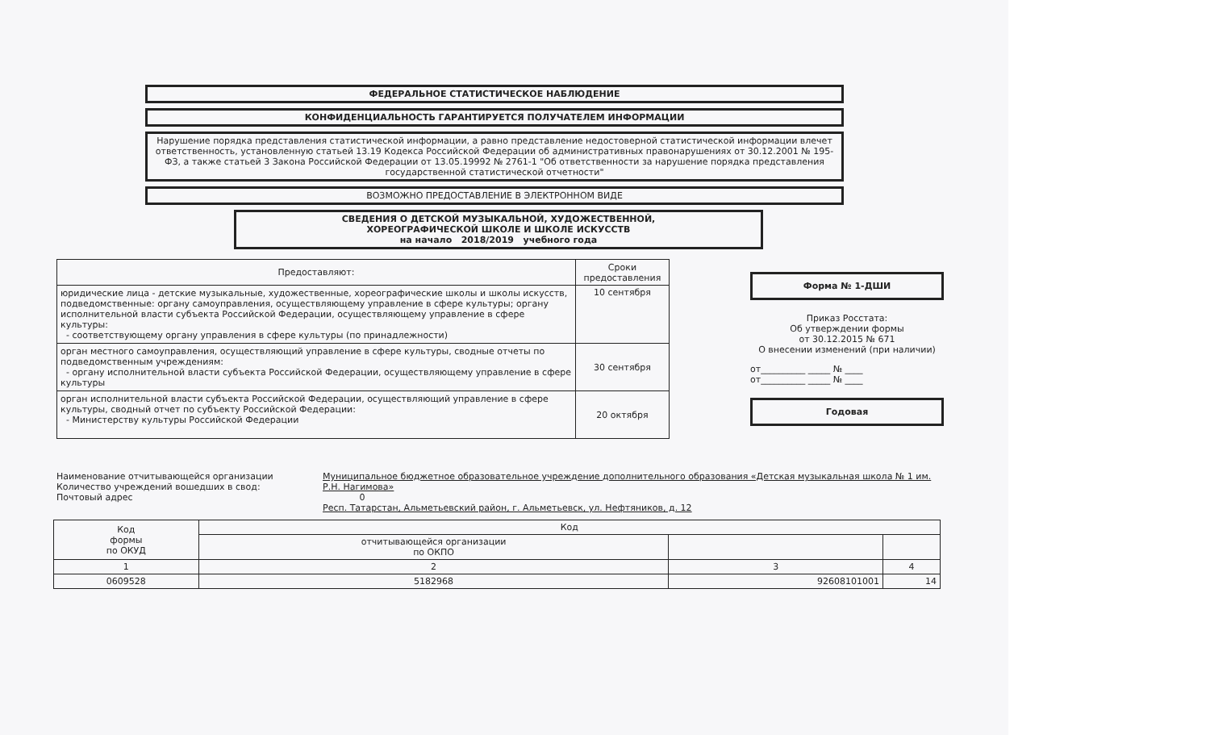ФЕДЕРАЛЬНОЕ СТАТИСТИЧЕСКОЕ НАБЛЮДЕНИЕ
КОНФИДЕНЦИАЛЬНОСТЬ ГАРАНТИРУЕТСЯ ПОЛУЧАТЕЛЕМ ИНФОРМАЦИИ
Нарушение порядка представления статистической информации, а равно представление недостоверной статистической информации влечет ответственность, установленную статьей 13.19 Кодекса Российской Федерации об административных правонарушениях от 30.12.2001 № 195-ФЗ, а также статьей 3 Закона Российской Федерации от 13.05.19992 № 2761-1 "Об ответственности за нарушение порядка представления государственной статистической отчетности"
ВОЗМОЖНО ПРЕДОСТАВЛЕНИЕ В ЭЛЕКТРОННОМ ВИДЕ
СВЕДЕНИЯ О ДЕТСКОЙ МУЗЫКАЛЬНОЙ, ХУДОЖЕСТВЕННОЙ,
ХОРЕОГРАФИЧЕСКОЙ ШКОЛЕ И ШКОЛЕ ИСКУССТВ
на начало 2018/2019 учебного года
| Предоставляют: | Сроки предоставления |
| --- | --- |
| юридические лица - детские музыкальные, художественные, хореографические школы и школы искусств, подведомственные: органу самоуправления, осуществляющему управление в сфере культуры; органу исполнительной власти субъекта Российской Федерации, осуществляющему управление в сфере культуры: - соответствующему органу управления в сфере культуры (по принадлежности) | 10 сентября |
| орган местного самоуправления, осуществляющий управление в сфере культуры, сводные отчеты по подведомственным учреждениям: - органу исполнительной власти субъекта Российской Федерации, осуществляющему управление в сфере культуры | 30 сентября |
| орган исполнительной власти субъекта Российской Федерации, осуществляющий управление в сфере культуры, сводный отчет по субъекту Российской Федерации: - Министерству культуры Российской Федерации | 20 октября |
Форма № 1-ДШИ
Приказ Росстата:
Об утверждении формы
от 30.12.2015 № 671
О внесении изменений (при наличии)
от__________ _____ № ____
от__________ _____ № ____
Годовая
Наименование отчитывающейся организации
Количество учреждений вошедших в свод:
Почтовый адрес
Муниципальное бюджетное образовательное учреждение дополнительного образования «Детская музыкальная школа № 1 им. Р.Н. Нагимова»
0
Респ. Татарстан, Альметьевский район, г. Альметьевск, ул. Нефтяников, д. 12
| Код формы по ОКУД | Код | | |
| | отчитывающейся организации по ОКПО | | |
| 1 | 2 | 3 | 4 |
| 0609528 | 5182968 | 92608101001 | 14 |